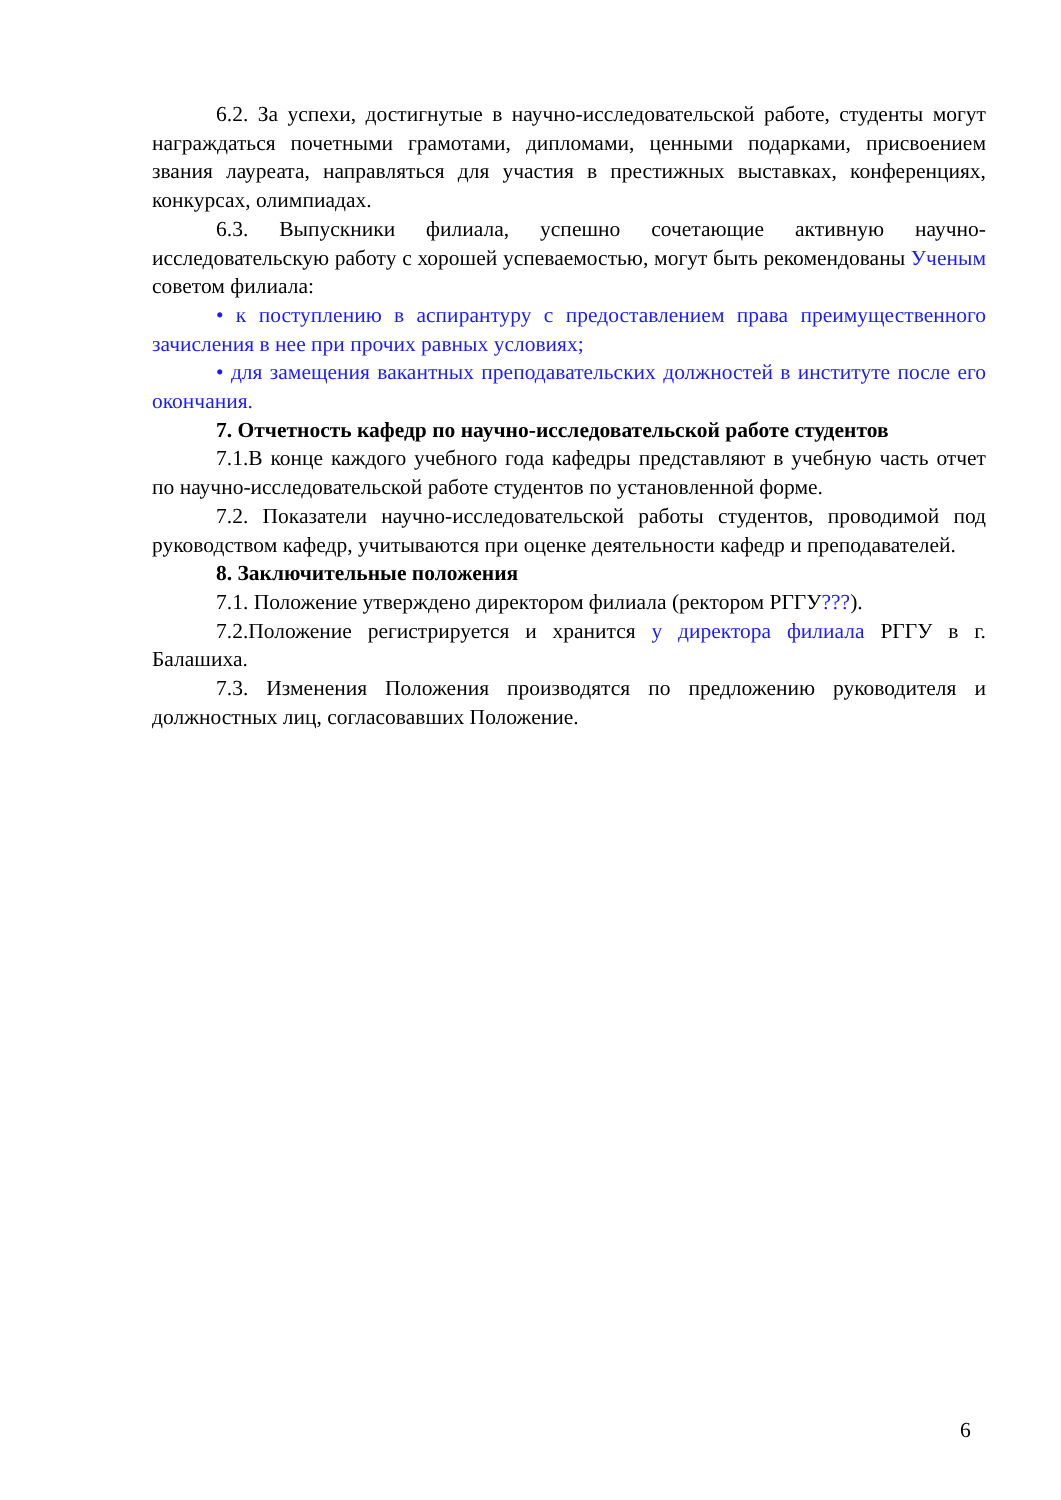6.2. За успехи, достигнутые в научно-исследовательской работе, студенты могут награждаться почетными грамотами, дипломами, ценными подарками, присвоением звания лауреата, направляться для участия в престижных выставках, конференциях, конкурсах, олимпиадах.
6.3. Выпускники филиала, успешно сочетающие активную научно-исследовательскую работу с хорошей успеваемостью, могут быть рекомендованы Ученым советом филиала:
• к поступлению в аспирантуру с предоставлением права преимущественного зачисления в нее при прочих равных условиях;
• для замещения вакантных преподавательских должностей в институте после его окончания.
7. Отчетность кафедр по научно-исследовательской работе студентов
7.1.В конце каждого учебного года кафедры представляют в учебную часть отчет по научно-исследовательской работе студентов по установленной форме.
7.2. Показатели научно-исследовательской работы студентов, проводимой под руководством кафедр, учитываются при оценке деятельности кафедр и преподавателей.
8. Заключительные положения
7.1. Положение утверждено директором филиала (ректором РГГУ???).
7.2.Положение регистрируется и хранится у директора филиала РГГУ в г. Балашиха.
7.3. Изменения Положения производятся по предложению руководителя и должностных лиц, согласовавших Положение.
6